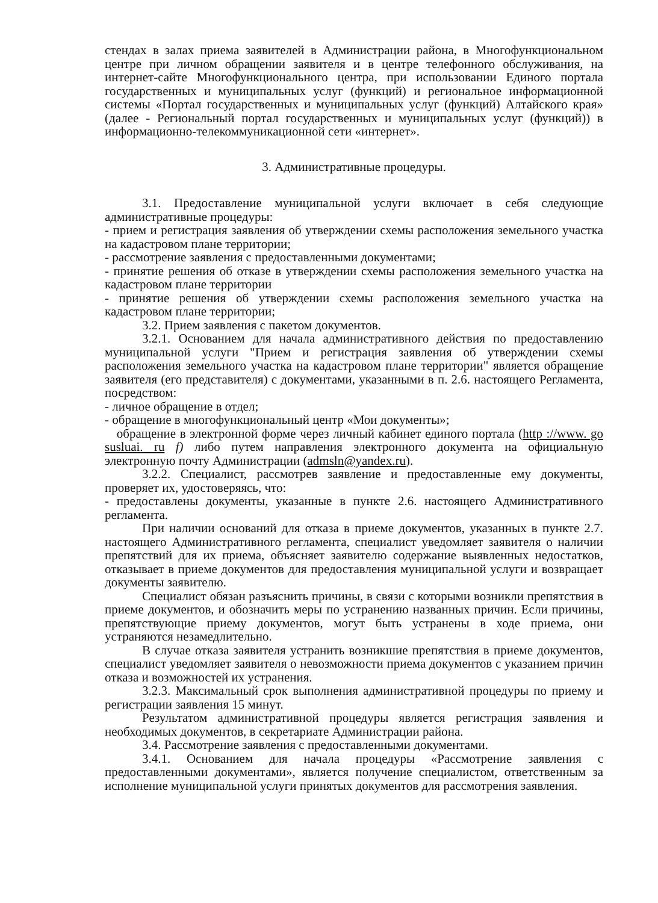стендах в залах приема заявителей в Администрации района, в Многофункциональном центре при личном обращении заявителя и в центре телефонного обслуживания, на интернет-сайте Многофункционального центра, при использовании Единого портала государственных и муниципальных услуг (функций) и региональное информационной системы «Портал государственных и муниципальных услуг (функций) Алтайского края» (далее - Региональный портал государственных и муниципальных услуг (функций)) в информационно-телекоммуникационной сети «интернет».
3. Административные процедуры.
3.1. Предоставление муниципальной услуги включает в себя следующие административные процедуры:
- прием и регистрация заявления об утверждении схемы расположения земельного участка на кадастровом плане территории;
- рассмотрение заявления с предоставленными документами;
- принятие решения об отказе в утверждении схемы расположения земельного участка на кадастровом плане территории
- принятие решения об утверждении схемы расположения земельного участка на кадастровом плане территории;
3.2. Прием заявления с пакетом документов.
3.2.1. Основанием для начала административного действия по предоставлению муниципальной услуги "Прием и регистрация заявления об утверждении схемы расположения земельного участка на кадастровом плане территории" является обращение заявителя (его представителя) с документами, указанными в п. 2.6. настоящего Регламента, посредством:
- личное обращение в отдел;
- обращение в многофункциональный центр «Мои документы»;
обращение в электронной форме через личный кабинет единого портала (http ://www. go susluai. ru f) либо путем направления электронного документа на официальную электронную почту Администрации (admsln@yandex.ru).
3.2.2. Специалист, рассмотрев заявление и предоставленные ему документы, проверяет их, удостоверяясь, что:
- предоставлены документы, указанные в пункте 2.6. настоящего Административного регламента.
При наличии оснований для отказа в приеме документов, указанных в пункте 2.7. настоящего Административного регламента, специалист уведомляет заявителя о наличии препятствий для их приема, объясняет заявителю содержание выявленных недостатков, отказывает в приеме документов для предоставления муниципальной услуги и возвращает документы заявителю.
Специалист обязан разъяснить причины, в связи с которыми возникли препятствия в приеме документов, и обозначить меры по устранению названных причин. Если причины, препятствующие приему документов, могут быть устранены в ходе приема, они устраняются незамедлительно.
В случае отказа заявителя устранить возникшие препятствия в приеме документов, специалист уведомляет заявителя о невозможности приема документов с указанием причин отказа и возможностей их устранения.
3.2.3. Максимальный срок выполнения административной процедуры по приему и регистрации заявления 15 минут.
Результатом административной процедуры является регистрация заявления и необходимых документов, в секретариате Администрации района.
3.4. Рассмотрение заявления с предоставленными документами.
3.4.1. Основанием для начала процедуры «Рассмотрение заявления с предоставленными документами», является получение специалистом, ответственным за исполнение муниципальной услуги принятых документов для рассмотрения заявления.